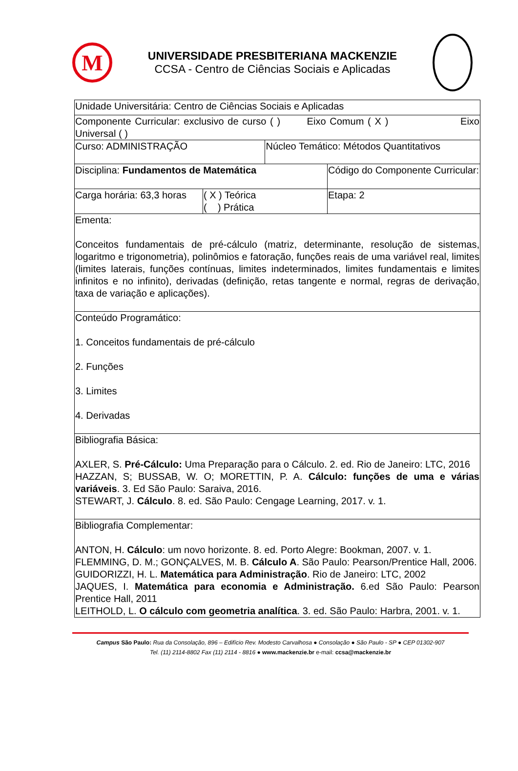M
UNIVERSIDADE PRESBITERIANA MACKENZIE
CCSA - Centro de Ciências Sociais e Aplicadas
| Unidade Universitária: Centro de Ciências Sociais e Aplicadas | | | |
| Componente Curricular: exclusivo de curso ( ) Eixo Comum ( X ) Eixo Universal ( ) | | | |
| Curso: ADMINISTRAÇÃO | | Núcleo Temático: Métodos Quantitativos | |
| Disciplina: Fundamentos de Matemática | | | Código do Componente Curricular: |
| Carga horária: 63,3 horas | ( X ) Teórica ( ) Prática | | Etapa: 2 |
| Ementa: Conceitos fundamentais de pré-cálculo (matriz, determinante, resolução de sistemas, logaritmo e trigonometria), polinômios e fatoração, funções reais de uma variável real, limites (limites laterais, funções contínuas, limites indeterminados, limites fundamentais e limites infinitos e no infinito), derivadas (definição, retas tangente e normal, regras de derivação, taxa de variação e aplicações). | | | |
| Conteúdo Programático: 1. Conceitos fundamentais de pré-cálculo 2. Funções 3. Limites 4. Derivadas | | | |
| Bibliografia Básica: AXLER, S. Pré-Cálculo: Uma Preparação para o Cálculo. 2. ed. Rio de Janeiro: LTC, 2016 HAZZAN, S; BUSSAB, W. O; MORETTIN, P. A. Cálculo: funções de uma e várias variáveis . 3. Ed São Paulo: Saraiva, 2016. STEWART, J. Cálculo . 8. ed. São Paulo: Cengage Learning, 2017. v. 1. | | | |
| Bibliografia Complementar: ANTON, H. Cálculo : um novo horizonte. 8. ed. Porto Alegre: Bookman, 2007. v. 1. FLEMMING, D. M.; GONÇALVES, M. B. Cálculo A . São Paulo: Pearson/Prentice Hall, 2006. GUIDORIZZI, H. L. Matemática para Administração . Rio de Janeiro: LTC, 2002 JAQUES, I. Matemática para economia e Administração. 6.ed São Paulo: Pearson Prentice Hall, 2011 LEITHOLD, L. O cálculo com geometria analítica . 3. ed. São Paulo: Harbra, 2001. v. 1. | | | |
Campus São Paulo: Rua da Consolação, 896 – Edifício Rev. Modesto Carvalhosa ● Consolação ● São Paulo - SP ● CEP 01302-907
Tel. (11) 2114-8802 Fax (11) 2114 - 8816 ● www.mackenzie.br e-mail: ccsa@mackenzie.br